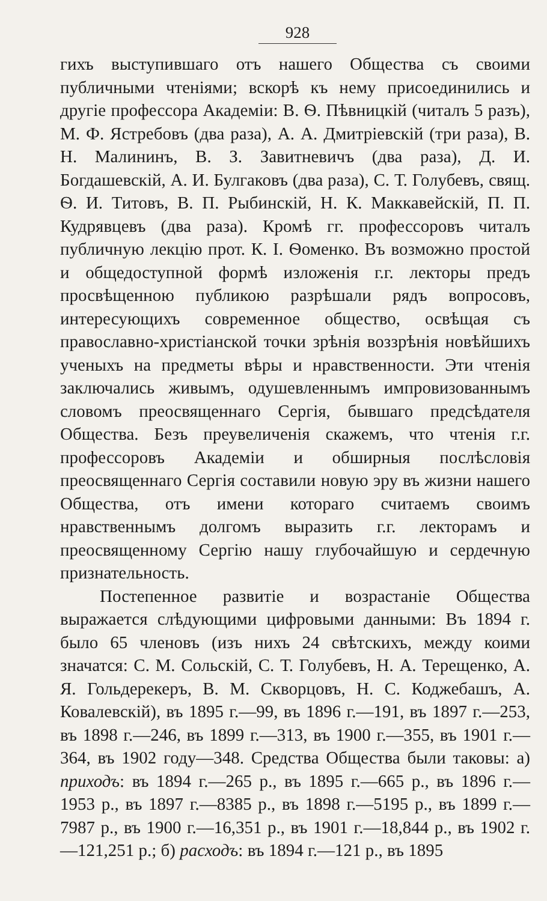928
гихъ выступившаго отъ нашего Общества съ своими публичными чтеніями; вскорѣ къ нему присоединились и другіе профессора Академіи: В. Ѳ. Пѣвницкій (читалъ 5 разъ), М. Ф. Ястребовъ (два раза), А. А. Дмитріевскій (три раза), В. Н. Малининъ, В. З. Завитневичъ (два раза), Д. И. Богдашевскій, А. И. Булгаковъ (два раза), С. Т. Голубевъ, свящ. Ѳ. И. Титовъ, В. П. Рыбинскій, Н. К. Маккавейскій, П. П. Кудрявцевъ (два раза). Кромѣ гг. профессоровъ читалъ публичную лекцію прот. К. І. Ѳоменко. Въ возможно простой и общедоступной формѣ изложенія г.г. лекторы предъ просвѣщенною публикою разрѣшали рядъ вопросовъ, интересующихъ современное общество, освѣщая съ православно-христіанской точки зрѣнія воззрѣнія новѣйшихъ ученыхъ на предметы вѣры и нравственности. Эти чтенія заключались живымъ, одушевленнымъ импровизованнымъ словомъ преосвященнаго Сергія, бывшаго предсѣдателя Общества. Безъ преувеличенія скажемъ, что чтенія г.г. профессоровъ Академіи и обширныя послѣсловія преосвященнаго Сергія составили новую эру въ жизни нашего Общества, отъ имени котораго считаемъ своимъ нравственнымъ долгомъ выразить г.г. лекторамъ и преосвященному Сергію нашу глубочайшую и сердечную признательность.
Постепенное развитіе и возрастаніе Общества выражается слѣдующими цифровыми данными: Въ 1894 г. было 65 членовъ (изъ нихъ 24 свѣтскихъ, между коими значатся: С. М. Сольскій, С. Т. Голубевъ, Н. А. Терещенко, А. Я. Гольдерекеръ, В. М. Скворцовъ, Н. С. Коджебашъ, А. Ковалевскій), въ 1895 г.—99, въ 1896 г.—191, въ 1897 г.—253, въ 1898 г.—246, въ 1899 г.—313, въ 1900 г.—355, въ 1901 г.—364, въ 1902 году—348. Средства Общества были таковы: а) приходъ: въ 1894 г.—265 р., въ 1895 г.—665 р., въ 1896 г.—1953 р., въ 1897 г.—8385 р., въ 1898 г.—5195 р., въ 1899 г.—7987 р., въ 1900 г.—16,351 р., въ 1901 г.—18,844 р., въ 1902 г.—121,251 р.; б) расходъ: въ 1894 г.—121 р., въ 1895